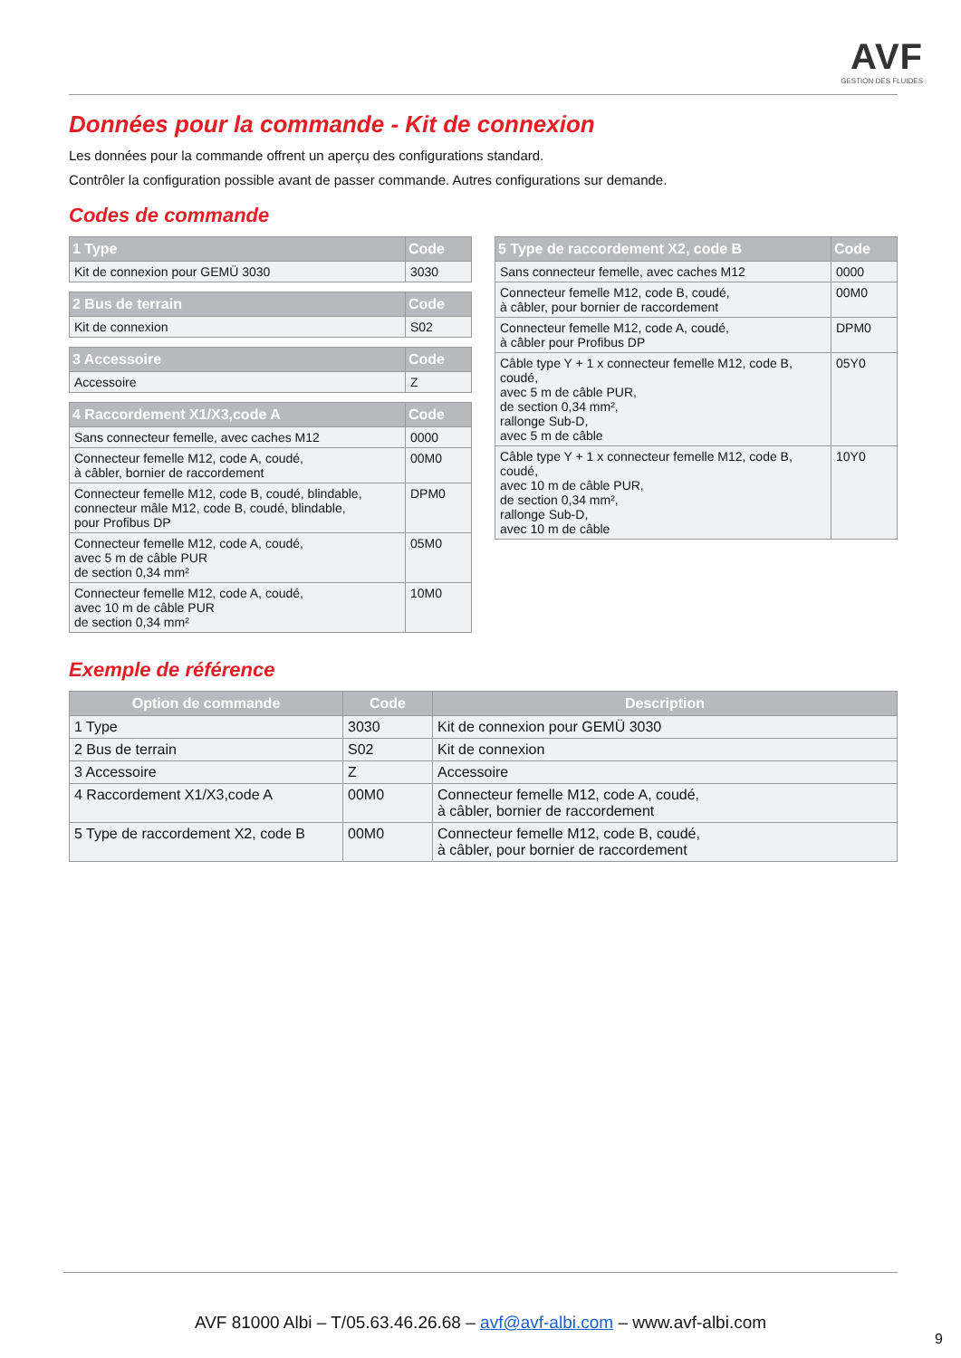AVF
GESTION DES FLUIDES
Données pour la commande - Kit de connexion
Les données pour la commande offrent un aperçu des configurations standard.
Contrôler la configuration possible avant de passer commande. Autres configurations sur demande.
Codes de commande
| 1 Type | Code |
| --- | --- |
| Kit de connexion pour GEMÜ 3030 | 3030 |
| 2 Bus de terrain | Code |
| --- | --- |
| Kit de connexion | S02 |
| 3 Accessoire | Code |
| --- | --- |
| Accessoire | Z |
| 4 Raccordement X1/X3,code A | Code |
| --- | --- |
| Sans connecteur femelle, avec caches M12 | 0000 |
| Connecteur femelle M12, code A, coudé, à câbler, bornier de raccordement | 00M0 |
| Connecteur femelle M12, code B, coudé, blindable, connecteur mâle M12, code B, coudé, blindable, pour Profibus DP | DPM0 |
| Connecteur femelle M12, code A, coudé, avec 5 m de câble PUR de section 0,34 mm² | 05M0 |
| Connecteur femelle M12, code A, coudé, avec 10 m de câble PUR de section 0,34 mm² | 10M0 |
| 5 Type de raccordement X2, code B | Code |
| --- | --- |
| Sans connecteur femelle, avec caches M12 | 0000 |
| Connecteur femelle M12, code B, coudé, à câbler, pour bornier de raccordement | 00M0 |
| Connecteur femelle M12, code A, coudé, à câbler pour Profibus DP | DPM0 |
| Câble type Y + 1 x connecteur femelle M12, code B, coudé, avec 5 m de câble PUR, de section 0,34 mm², rallonge Sub-D, avec 5 m de câble | 05Y0 |
| Câble type Y + 1 x connecteur femelle M12, code B, coudé, avec 10 m de câble PUR, de section 0,34 mm², rallonge Sub-D, avec 10 m de câble | 10Y0 |
Exemple de référence
| Option de commande | Code | Description |
| --- | --- | --- |
| 1 Type | 3030 | Kit de connexion pour GEMÜ 3030 |
| 2 Bus de terrain | S02 | Kit de connexion |
| 3 Accessoire | Z | Accessoire |
| 4 Raccordement X1/X3,code A | 00M0 | Connecteur femelle M12, code A, coudé, à câbler, bornier de raccordement |
| 5 Type de raccordement X2, code B | 00M0 | Connecteur femelle M12, code B, coudé, à câbler, pour bornier de raccordement |
AVF 81000 Albi – T/05.63.46.26.68 – avf@avf-albi.com – www.avf-albi.com
9